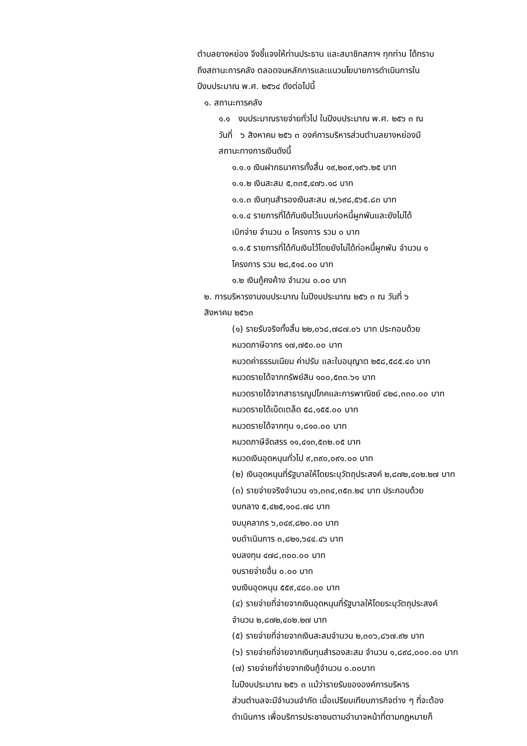ตำบลยางหย่อง จึงชี้แจงให้ท่านประธาน และสมาชิกสภาฯ ทุกท่าน ได้ทราบ
ถึงสถานะการคลัง ตลอดจนหลักการและแนวนโยบายการดำเนินการใน
ปีงบประมาณ พ.ศ. ๒๕๖๔ ดังต่อไปนี้
๑. สถานะการคลัง
๑.๑ งบประมาณรายจ่ายทั่วไป ในปีงบประมาณ พ.ศ. ๒๕๖ ๓ ณ
วันที่ ๖ สิงหาคม ๒๕๖ ๓ องค์การบริหารส่วนตำบลยางหย่องมี
สถานะทางการเงินดังนี้
๑.๑.๑ เงินฝากธนาคารทั้งสิ้น ๑๙,๒๐๙,๑๙๖.๒๕ บาท
๑.๑.๒ เงินสะสม ๕,๓๓๕,๔๗๖.๑๘ บาท
๑.๑.๓ เงินทุนสำรองเงินสะสม ๗,๖๙๘,๕๖๕.๘๓ บาท
๑.๑.๔ รายการที่ได้กันเงินไว้แบบก่อหนี้ผูกพันและยังไม่ได้
เบิกจ่าย จำนวน ๐ โครงการ รวม ๐ บาท
๑.๑.๕ รายการที่ได้กันเงินไว้โดยยังไม่ได้ก่อหนี้ผูกพัน จำนวน ๑
โครงการ รวม ๒๘,๕๑๔.๐๐ บาท
๑.๒ เงินกู้คงค้าง จำนวน ๐.๐๐ บาท
๒. การบริหารงานงบประมาณ ในปีงบประมาณ ๒๕๖ ๓ ณ วันที่ ๖
สิงหาคม ๒๕๖๓
(๑) รายรับจริงทั้งสิ้น ๒๒,๐๖๘,๗๘๗.๐๖ บาท ประกอบด้วย
หมวดภาษีอากร ๑๗,๗๕๐.๐๐ บาท
หมวดค่าธรรมเนียม ค่าปรับ และใบอนุญาต ๒๕๘,๕๘๕.๔๐ บาท
หมวดรายได้จากทรัพย์สิน ๑๐๐,๕๓๓.๖๑ บาท
หมวดรายได้จากสาธารณูปโภคและการพาณิชย์ ๘๒๘,๓๓๐.๐๐ บาท
หมวดรายได้เบ็ดเตล็ด ๕๘,๑๕๕.๐๐ บาท
หมวดรายได้จากทุน ๑,๘๑๐.๐๐ บาท
หมวดภาษีจัดสรร ๑๑,๔๑๓,๕๓๒.๐๕ บาท
หมวดเงินอุดหนุนทั่วไป ๙,๓๙๐,๐๙๑.๐๐ บาท
(๒) เงินอุดหนุนที่รัฐบาลให้โดยระบุวัตถุประสงค์ ๒,๘๗๒,๔๐๒.๒๗ บาท
(๓) รายจ่ายจริงจำนวน ๑๖,๓๓๔,๓๕๓.๒๔ บาท ประกอบด้วย
งบกลาง ๕,๔๒๕,๑๐๘.๗๘ บาท
งบบุคลากร ๖,๐๔๙,๘๒๐.๐๐ บาท
งบดำเนินการ ๓,๘๒๑,๖๔๔.๔๖ บาท
งบลงทุน ๔๗๘,๓๐๐.๐๐ บาท
งบรายจ่ายอื่น ๐.๐๐ บาท
งบเงินอุดหนุน ๕๕๙,๔๘๐.๐๐ บาท
(๔) รายจ่ายที่จ่ายจากเงินอุดหนุนที่รัฐบาลให้โดยระบุวัตถุประสงค์
จำนวน ๒,๘๗๒,๔๐๒.๒๗ บาท
(๕) รายจ่ายที่จ่ายจากเงินสะสมจำนวน ๒,๓๐๖,๘๖๗.๙๒ บาท
(๖) รายจ่ายที่จ่ายจากเงินทุนสำรองสะสม จำนวน ๑,๘๙๘,๐๐๐.๐๐ บาท
(๗) รายจ่ายที่จ่ายจากเงินกู้จำนวน ๐.๐๐บาท
ในปีงบประมาณ ๒๕๖ ๓ แม้ว่ารายรับขององค์การบริหาร
ส่วนตำบลจะมีจำนวนจำกัด เมื่อเปรียบเทียบภารกิจต่าง ๆ ที่จะต้อง
ดำเนินการ เพื่อบริการประชาชนตามอำนาจหน้าที่ตามกฎหมายก็